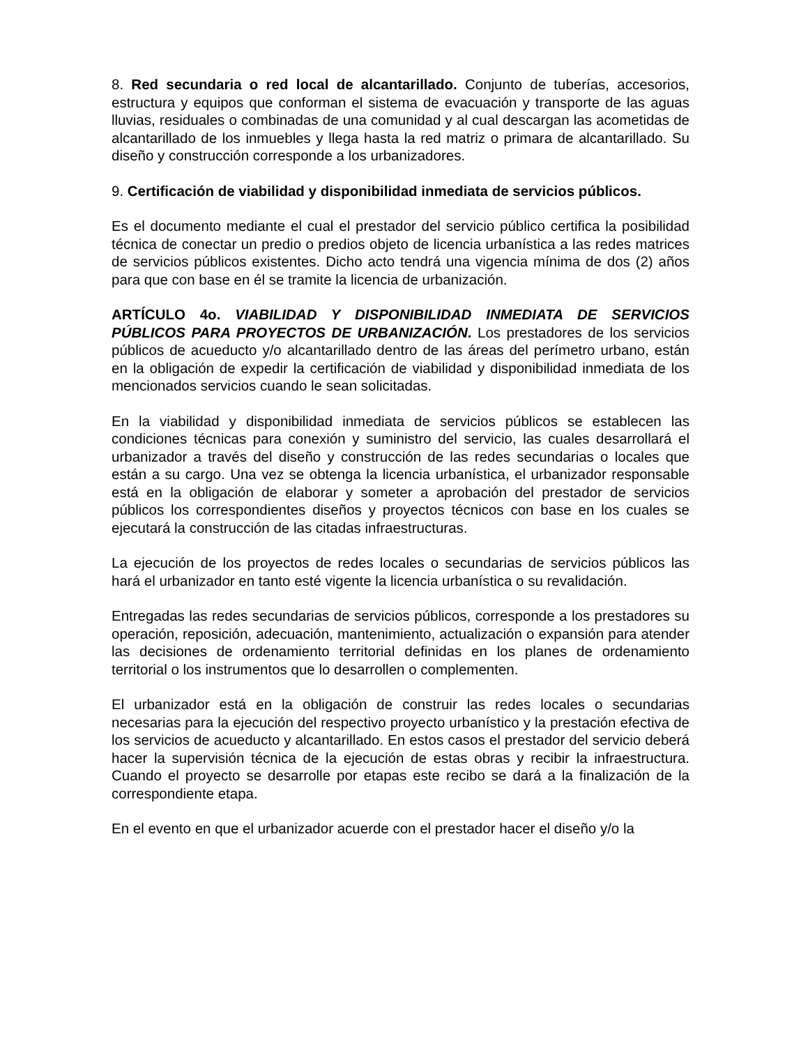8. Red secundaria o red local de alcantarillado. Conjunto de tuberías, accesorios, estructura y equipos que conforman el sistema de evacuación y transporte de las aguas lluvias, residuales o combinadas de una comunidad y al cual descargan las acometidas de alcantarillado de los inmuebles y llega hasta la red matriz o primara de alcantarillado. Su diseño y construcción corresponde a los urbanizadores.
9. Certificación de viabilidad y disponibilidad inmediata de servicios públicos.
Es el documento mediante el cual el prestador del servicio público certifica la posibilidad técnica de conectar un predio o predios objeto de licencia urbanística a las redes matrices de servicios públicos existentes. Dicho acto tendrá una vigencia mínima de dos (2) años para que con base en él se tramite la licencia de urbanización.
ARTÍCULO 4o. VIABILIDAD Y DISPONIBILIDAD INMEDIATA DE SERVICIOS PÚBLICOS PARA PROYECTOS DE URBANIZACIÓN. Los prestadores de los servicios públicos de acueducto y/o alcantarillado dentro de las áreas del perímetro urbano, están en la obligación de expedir la certificación de viabilidad y disponibilidad inmediata de los mencionados servicios cuando le sean solicitadas.
En la viabilidad y disponibilidad inmediata de servicios públicos se establecen las condiciones técnicas para conexión y suministro del servicio, las cuales desarrollará el urbanizador a través del diseño y construcción de las redes secundarias o locales que están a su cargo. Una vez se obtenga la licencia urbanística, el urbanizador responsable está en la obligación de elaborar y someter a aprobación del prestador de servicios públicos los correspondientes diseños y proyectos técnicos con base en los cuales se ejecutará la construcción de las citadas infraestructuras.
La ejecución de los proyectos de redes locales o secundarias de servicios públicos las hará el urbanizador en tanto esté vigente la licencia urbanística o su revalidación.
Entregadas las redes secundarias de servicios públicos, corresponde a los prestadores su operación, reposición, adecuación, mantenimiento, actualización o expansión para atender las decisiones de ordenamiento territorial definidas en los planes de ordenamiento territorial o los instrumentos que lo desarrollen o complementen.
El urbanizador está en la obligación de construir las redes locales o secundarias necesarias para la ejecución del respectivo proyecto urbanístico y la prestación efectiva de los servicios de acueducto y alcantarillado. En estos casos el prestador del servicio deberá hacer la supervisión técnica de la ejecución de estas obras y recibir la infraestructura. Cuando el proyecto se desarrolle por etapas este recibo se dará a la finalización de la correspondiente etapa.
En el evento en que el urbanizador acuerde con el prestador hacer el diseño y/o la